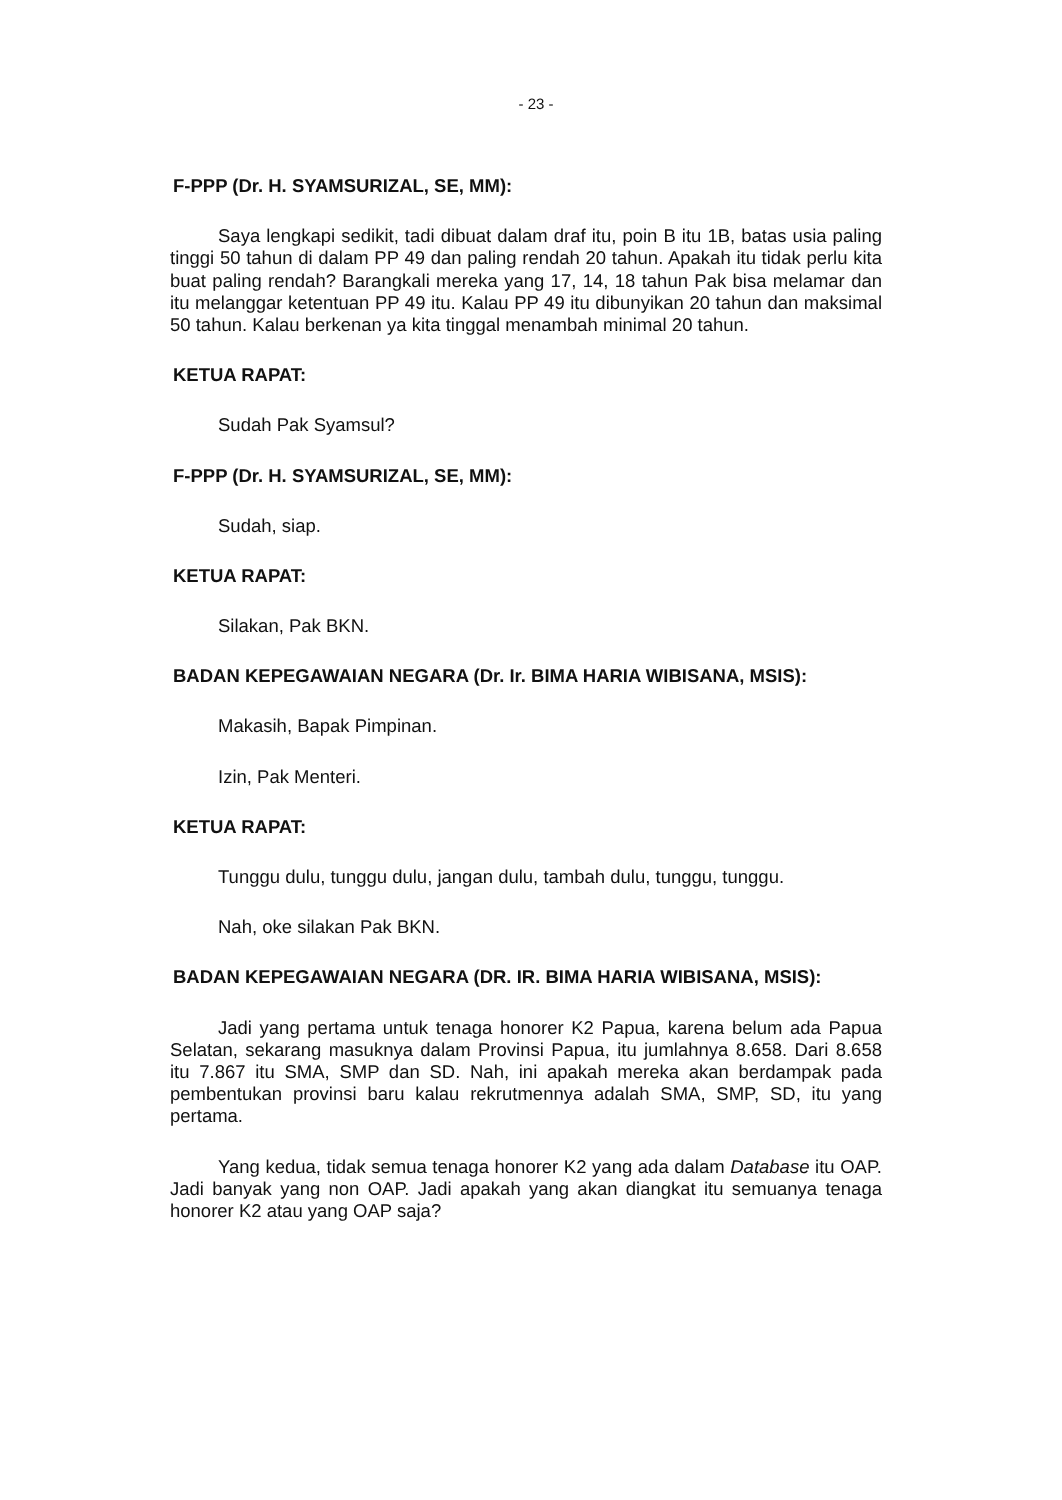- 23 -
F-PPP (Dr. H. SYAMSURIZAL, SE, MM):
Saya lengkapi sedikit, tadi dibuat dalam draf itu, poin B itu 1B, batas usia paling tinggi 50 tahun di dalam PP 49 dan paling rendah 20 tahun. Apakah itu tidak perlu kita buat paling rendah? Barangkali mereka yang 17, 14, 18 tahun Pak bisa melamar dan itu melanggar ketentuan PP 49 itu. Kalau PP 49 itu dibunyikan 20 tahun dan maksimal 50 tahun. Kalau berkenan ya kita tinggal menambah minimal 20 tahun.
KETUA RAPAT:
Sudah Pak Syamsul?
F-PPP (Dr. H. SYAMSURIZAL, SE, MM):
Sudah, siap.
KETUA RAPAT:
Silakan, Pak BKN.
BADAN KEPEGAWAIAN NEGARA (Dr. Ir. BIMA HARIA WIBISANA, MSIS):
Makasih, Bapak Pimpinan.
Izin, Pak Menteri.
KETUA RAPAT:
Tunggu dulu, tunggu dulu, jangan dulu, tambah dulu, tunggu, tunggu.
Nah, oke silakan Pak BKN.
BADAN KEPEGAWAIAN NEGARA (DR. IR. BIMA HARIA WIBISANA, MSIS):
Jadi yang pertama untuk tenaga honorer K2 Papua, karena belum ada Papua Selatan, sekarang masuknya dalam Provinsi Papua, itu jumlahnya 8.658. Dari 8.658 itu 7.867 itu SMA, SMP dan SD. Nah, ini apakah mereka akan berdampak pada pembentukan provinsi baru kalau rekrutmennya adalah SMA, SMP, SD, itu yang pertama.
Yang kedua, tidak semua tenaga honorer K2 yang ada dalam Database itu OAP. Jadi banyak yang non OAP. Jadi apakah yang akan diangkat itu semuanya tenaga honorer K2 atau yang OAP saja?